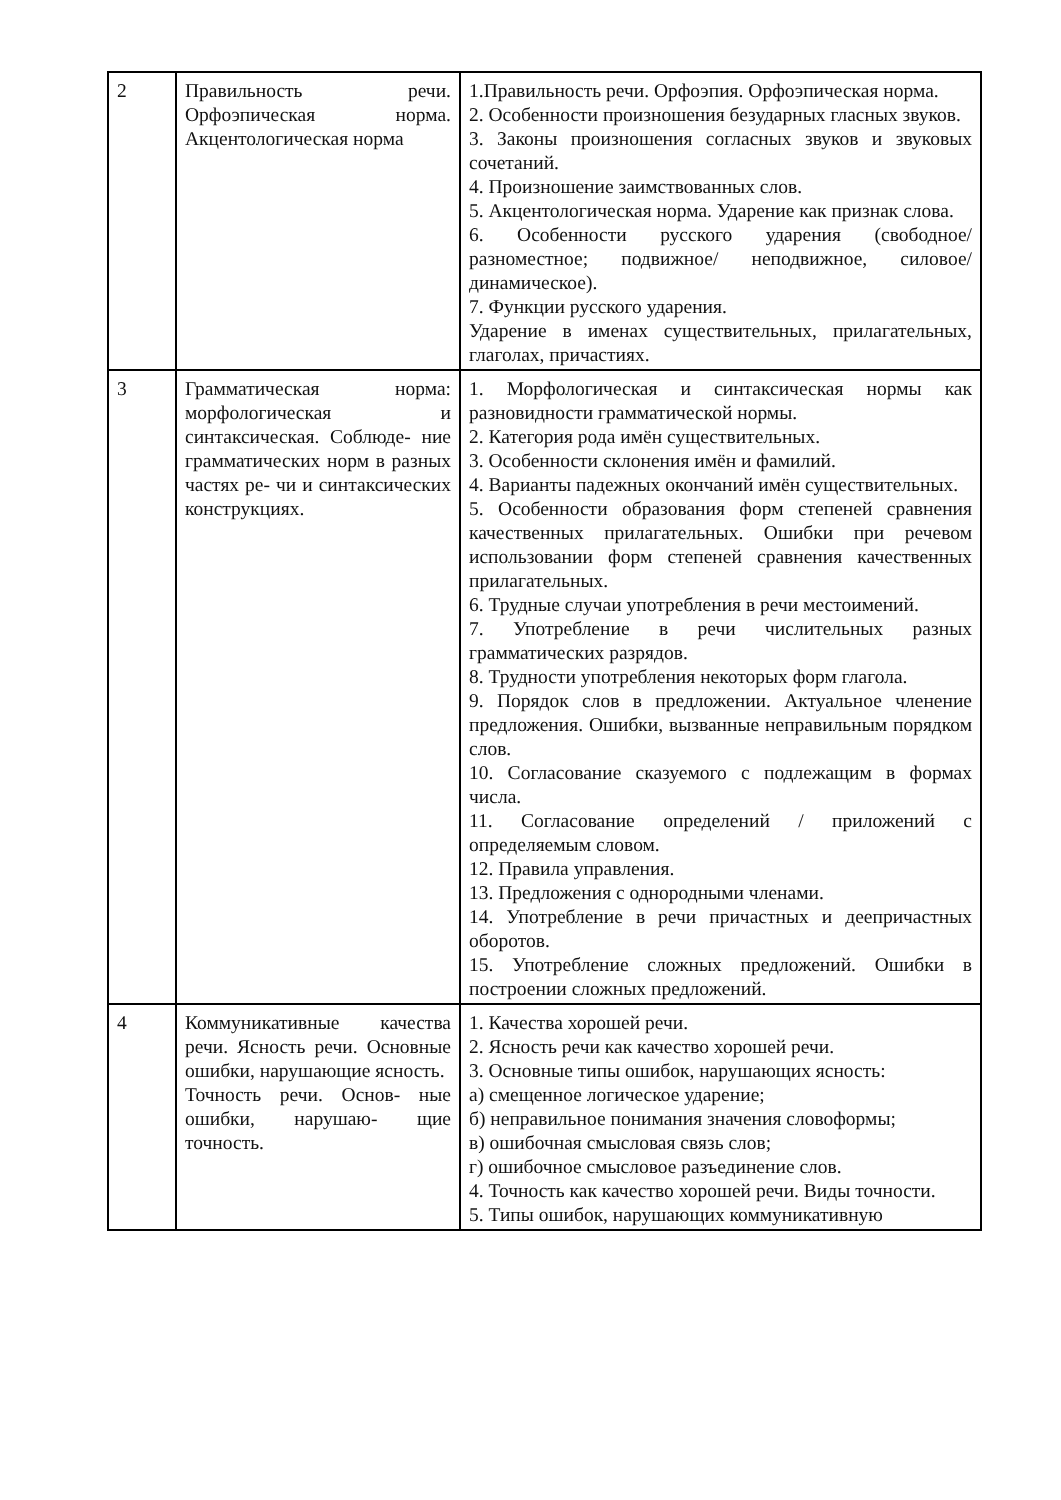| 2 | Правильность речи. Орфоэпическая норма. Акцентологическая норма | 1.Правильность речи. Орфоэпия. Орфоэпическая норма. 2. Особенности произношения безударных гласных звуков. 3. Законы произношения согласных звуков и звуковых сочетаний. 4. Произношение заимствованных слов. 5. Акцентологическая норма. Ударение как признак слова. 6. Особенности русского ударения (свободное/ разноместное; подвижное/ неподвижное, силовое/ динамическое). 7. Функции русского ударения. Ударение в именах существительных, прилагательных, глаголах, причастиях. |
| 3 | Грамматическая норма: морфологическая и синтаксическая. Соблюде- ние грамматических норм в разных частях ре- чи и синтаксических конструкциях. | 1. Морфологическая и синтаксическая нормы как разновидности грамматической нормы. 2. Категория рода имён существительных. 3. Особенности склонения имён и фамилий. 4. Варианты падежных окончаний имён существительных. 5. Особенности образования форм степеней сравнения качественных прилагательных. Ошибки при речевом использовании форм степеней сравнения качественных прилагательных. 6. Трудные случаи употребления в речи местоимений. 7. Употребление в речи числительных разных грамматических разрядов. 8. Трудности употребления некоторых форм глагола. 9. Порядок слов в предложении. Актуальное членение предложения. Ошибки, вызванные неправильным порядком слов. 10. Согласование сказуемого с подлежащим в формах числа. 11. Согласование определений / приложений с определяемым словом. 12. Правила управления. 13. Предложения с однородными членами. 14. Употребление в речи причастных и деепричастных оборотов. 15. Употребление сложных предложений. Ошибки в построении сложных предложений. |
| 4 | Коммуникативные качества речи. Ясность речи. Основные ошибки, нарушающие ясность. Точность речи. Основ- ные ошибки, нарушаю- щие точность. | 1. Качества хорошей речи. 2. Ясность речи как качество хорошей речи. 3. Основные типы ошибок, нарушающих ясность: а) смещенное логическое ударение; б) неправильное понимания значения словоформы; в) ошибочная смысловая связь слов; г) ошибочное смысловое разъединение слов. 4. Точность как качество хорошей речи. Виды точности. 5. Типы ошибок, нарушающих коммуникативную |